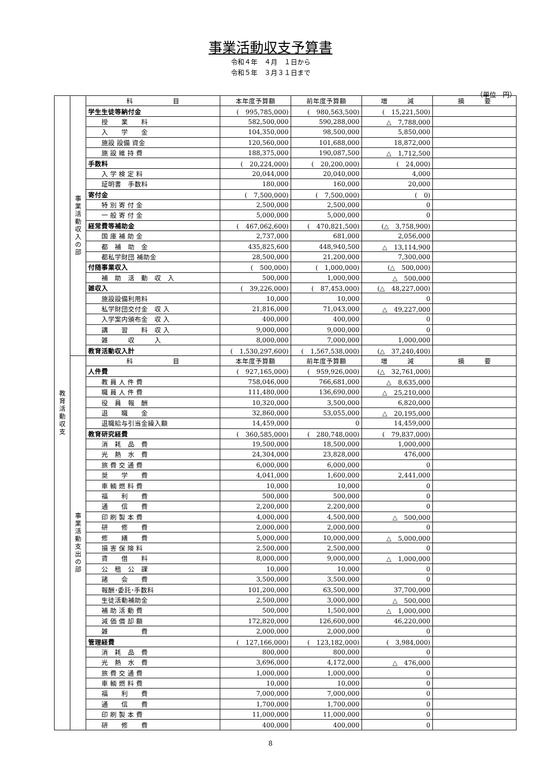事業活動収支予算書
令和４年　４月　１日から
令和５年　３月３１日まで
（単位　円）
| 教 育 活 動 収 支 | 事 業 活 動 収 入 の 部 | 科 目 | 本年度予算額 | 前年度予算額 | 増 減 | 摘 要 |
| | | 学生生徒等納付金 | ( 995,785,000) | ( 980,563,500) | ( 15,221,500) | |
| | | 授 業 料 | 582,500,000 | 590,288,000 | △ 7,788,000 | |
| | | 入 学 金 | 104,350,000 | 98,500,000 | 5,850,000 | |
| | | 施設 設備 資金 | 120,560,000 | 101,688,000 | 18,872,000 | |
| | | 施 設 維 持 費 | 188,375,000 | 190,087,500 | △ 1,712,500 | |
| | | 手数料 | ( 20,224,000) | ( 20,200,000) | ( 24,000) | |
| | | 入 学 検 定 料 | 20,044,000 | 20,040,000 | 4,000 | |
| | | 証明書 手数料 | 180,000 | 160,000 | 20,000 | |
| | | 寄付金 | ( 7,500,000) | ( 7,500,000) | ( 0) | |
| | | 特 別 寄 付 金 | 2,500,000 | 2,500,000 | 0 | |
| | | 一 般 寄 付 金 | 5,000,000 | 5,000,000 | 0 | |
| | | 経常費等補助金 | ( 467,062,600) | ( 470,821,500) | (△ 3,758,900) | |
| | | 国 庫 補 助 金 | 2,737,000 | 681,000 | 2,056,000 | |
| | | 都 補 助 金 | 435,825,600 | 448,940,500 | △ 13,114,900 | |
| | | 都私学財団 補助金 | 28,500,000 | 21,200,000 | 7,300,000 | |
| | | 付随事業収入 | ( 500,000) | ( 1,000,000) | (△ 500,000) | |
| | | 補 助 活 動 収 入 | 500,000 | 1,000,000 | △ 500,000 | |
| | | 雑収入 | ( 39,226,000) | ( 87,453,000) | (△ 48,227,000) | |
| | | 施設設備利用料 | 10,000 | 10,000 | 0 | |
| | | 私学財団交付金 収 入 | 21,816,000 | 71,043,000 | △ 49,227,000 | |
| | | 入学案内頒布金 収 入 | 400,000 | 400,000 | 0 | |
| | | 講 習 料 収 入 | 9,000,000 | 9,000,000 | 0 | |
| | | 雑 収 入 | 8,000,000 | 7,000,000 | 1,000,000 | |
| | | 教育活動収入計 | ( 1,530,297,600) | ( 1,567,538,000) | (△ 37,240,400) | |
| | 事 業 活 動 支 出 の 部 | 科 目 | 本年度予算額 | 前年度予算額 | 増 減 | 摘 要 |
| | | 人件費 | ( 927,165,000) | ( 959,926,000) | (△ 32,761,000) | |
| | | 教 員 人 件 費 | 758,046,000 | 766,681,000 | △ 8,635,000 | |
| | | 職 員 人 件 費 | 111,480,000 | 136,690,000 | △ 25,210,000 | |
| | | 役 員 報 酬 | 10,320,000 | 3,500,000 | 6,820,000 | |
| | | 退 職 金 | 32,860,000 | 53,055,000 | △ 20,195,000 | |
| | | 退職給与引当金繰入額 | 14,459,000 | 0 | 14,459,000 | |
| | | 教育研究経費 | ( 360,585,000) | ( 280,748,000) | ( 79,837,000) | |
| | | 消 耗 品 費 | 19,500,000 | 18,500,000 | 1,000,000 | |
| | | 光 熱 水 費 | 24,304,000 | 23,828,000 | 476,000 | |
| | | 旅 費 交 通 費 | 6,000,000 | 6,000,000 | 0 | |
| | | 奨 学 費 | 4,041,000 | 1,600,000 | 2,441,000 | |
| | | 車 輌 燃 料 費 | 10,000 | 10,000 | 0 | |
| | | 福 利 費 | 500,000 | 500,000 | 0 | |
| | | 通 信 費 | 2,200,000 | 2,200,000 | 0 | |
| | | 印 刷 製 本 費 | 4,000,000 | 4,500,000 | △ 500,000 | |
| | | 研 修 費 | 2,000,000 | 2,000,000 | 0 | |
| | | 修 繕 費 | 5,000,000 | 10,000,000 | △ 5,000,000 | |
| | | 損 害 保 険 料 | 2,500,000 | 2,500,000 | 0 | |
| | | 賃 借 料 | 8,000,000 | 9,000,000 | △ 1,000,000 | |
| | | 公 租 公 課 | 10,000 | 10,000 | 0 | |
| | | 諸 会 費 | 3,500,000 | 3,500,000 | 0 | |
| | | 報酬･委託･手数料 | 101,200,000 | 63,500,000 | 37,700,000 | |
| | | 生徒活動補助金 | 2,500,000 | 3,000,000 | △ 500,000 | |
| | | 補 助 活 動 費 | 500,000 | 1,500,000 | △ 1,000,000 | |
| | | 減 価 償 却 額 | 172,820,000 | 126,600,000 | 46,220,000 | |
| | | 雑 費 | 2,000,000 | 2,000,000 | 0 | |
| | | 管理経費 | ( 127,166,000) | ( 123,182,000) | ( 3,984,000) | |
| | | 消 耗 品 費 | 800,000 | 800,000 | 0 | |
| | | 光 熱 水 費 | 3,696,000 | 4,172,000 | △ 476,000 | |
| | | 旅 費 交 通 費 | 1,000,000 | 1,000,000 | 0 | |
| | | 車 輌 燃 料 費 | 10,000 | 10,000 | 0 | |
| | | 福 利 費 | 7,000,000 | 7,000,000 | 0 | |
| | | 通 信 費 | 1,700,000 | 1,700,000 | 0 | |
| | | 印 刷 製 本 費 | 11,000,000 | 11,000,000 | 0 | |
| | | 研 修 費 | 400,000 | 400,000 | 0 | |
8